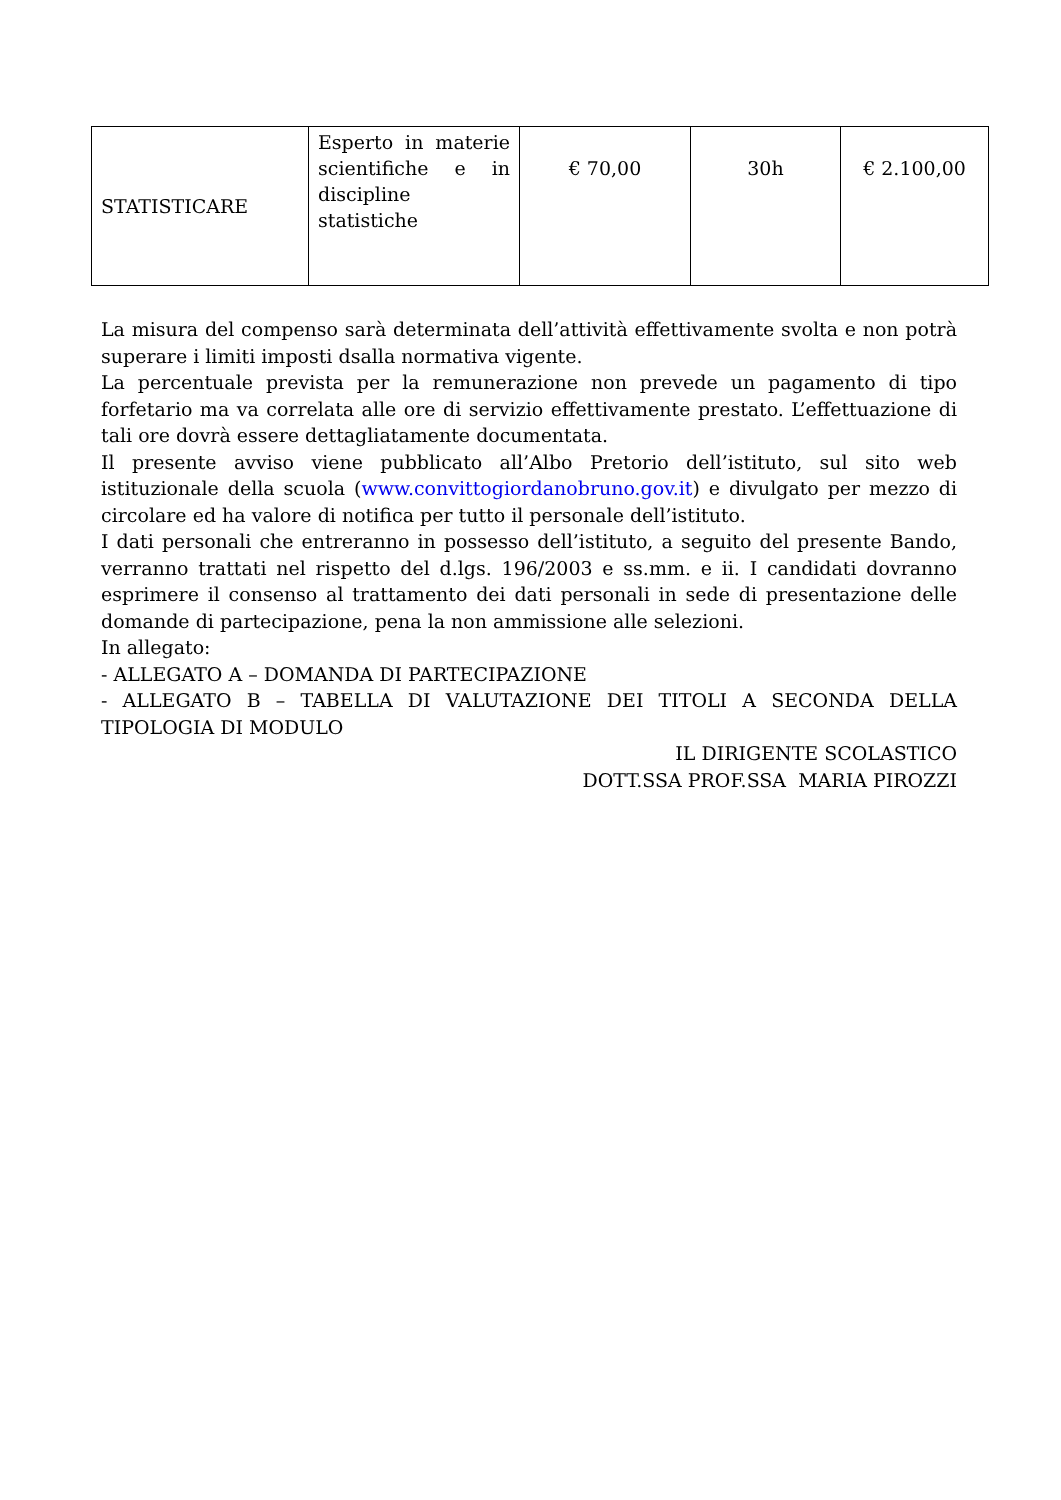| STATISTICARE | Esperto in materie scientifiche e in discipline statistiche | € 70,00 | 30h | € 2.100,00 |
La misura del compenso sarà determinata dell’attività effettivamente svolta e non potrà superare i limiti imposti dsalla normativa vigente.
La percentuale prevista per la remunerazione non prevede un pagamento di tipo forfetario ma va correlata alle ore di servizio effettivamente prestato. L’effettuazione di tali ore dovrà essere dettagliatamente documentata.
Il presente avviso viene pubblicato all’Albo Pretorio dell’istituto, sul sito web istituzionale della scuola (www.convittogiordanobruno.gov.it) e divulgato per mezzo di circolare ed ha valore di notifica per tutto il personale dell’istituto.
I dati personali che entreranno in possesso dell’istituto, a seguito del presente Bando, verranno trattati nel rispetto del d.lgs. 196/2003 e ss.mm. e ii. I candidati dovranno esprimere il consenso al trattamento dei dati personali in sede di presentazione delle domande di partecipazione, pena la non ammissione alle selezioni.
In allegato:
- ALLEGATO A – DOMANDA DI PARTECIPAZIONE
- ALLEGATO B – TABELLA DI VALUTAZIONE DEI TITOLI A SECONDA DELLA TIPOLOGIA DI MODULO
IL DIRIGENTE SCOLASTICO
DOTT.SSA PROF.SSA MARIA PIROZZI